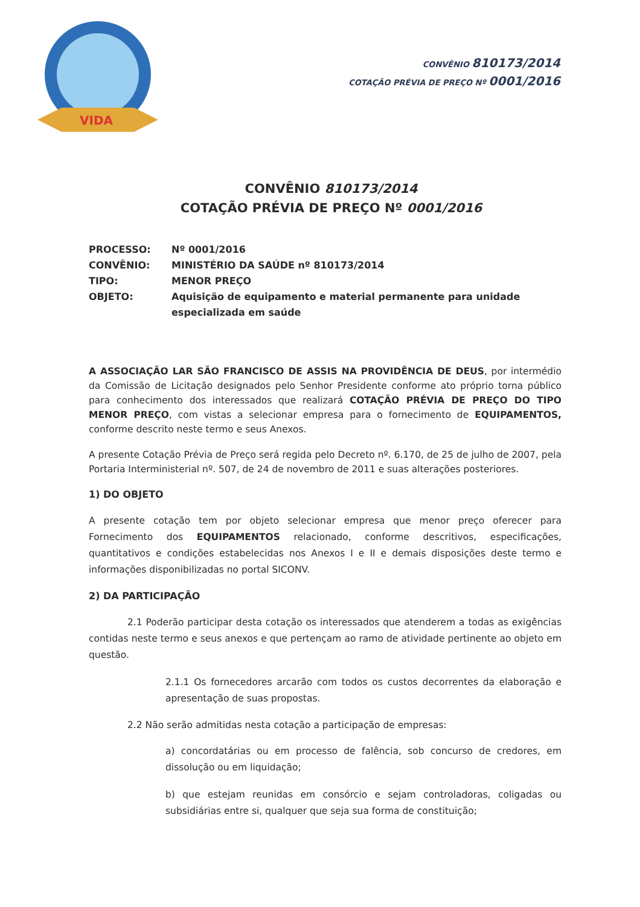VIDA
CONVÊNIO 810173/2014
COTAÇÃO PRÉVIA DE PREÇO Nº 0001/2016
CONVÊNIO 810173/2014
COTAÇÃO PRÉVIA DE PREÇO Nº 0001/2016
| PROCESSO: | Nº 0001/2016 |
| CONVÊNIO: | MINISTÉRIO DA SAÚDE nº 810173/2014 |
| TIPO: | MENOR PREÇO |
| OBJETO: | Aquisição de equipamento e material permanente para unidade especializada em saúde |
A ASSOCIAÇÃO LAR SÃO FRANCISCO DE ASSIS NA PROVIDÊNCIA DE DEUS, por intermédio da Comissão de Licitação designados pelo Senhor Presidente conforme ato próprio torna público para conhecimento dos interessados que realizará COTAÇÃO PRÉVIA DE PREÇO DO TIPO MENOR PREÇO, com vistas a selecionar empresa para o fornecimento de EQUIPAMENTOS, conforme descrito neste termo e seus Anexos.
A presente Cotação Prévia de Preço será regida pelo Decreto nº. 6.170, de 25 de julho de 2007, pela Portaria Interministerial nº. 507, de 24 de novembro de 2011 e suas alterações posteriores.
1) DO OBJETO
A presente cotação tem por objeto selecionar empresa que menor preço oferecer para Fornecimento dos EQUIPAMENTOS relacionado, conforme descritivos, especificações, quantitativos e condições estabelecidas nos Anexos I e II e demais disposições deste termo e informações disponibilizadas no portal SICONV.
2) DA PARTICIPAÇÃO
2.1 Poderão participar desta cotação os interessados que atenderem a todas as exigências contidas neste termo e seus anexos e que pertençam ao ramo de atividade pertinente ao objeto em questão.
2.1.1 Os fornecedores arcarão com todos os custos decorrentes da elaboração e apresentação de suas propostas.
2.2 Não serão admitidas nesta cotação a participação de empresas:
a) concordatárias ou em processo de falência, sob concurso de credores, em dissolução ou em liquidação;
b) que estejam reunidas em consórcio e sejam controladoras, coligadas ou subsidiárias entre si, qualquer que seja sua forma de constituição;